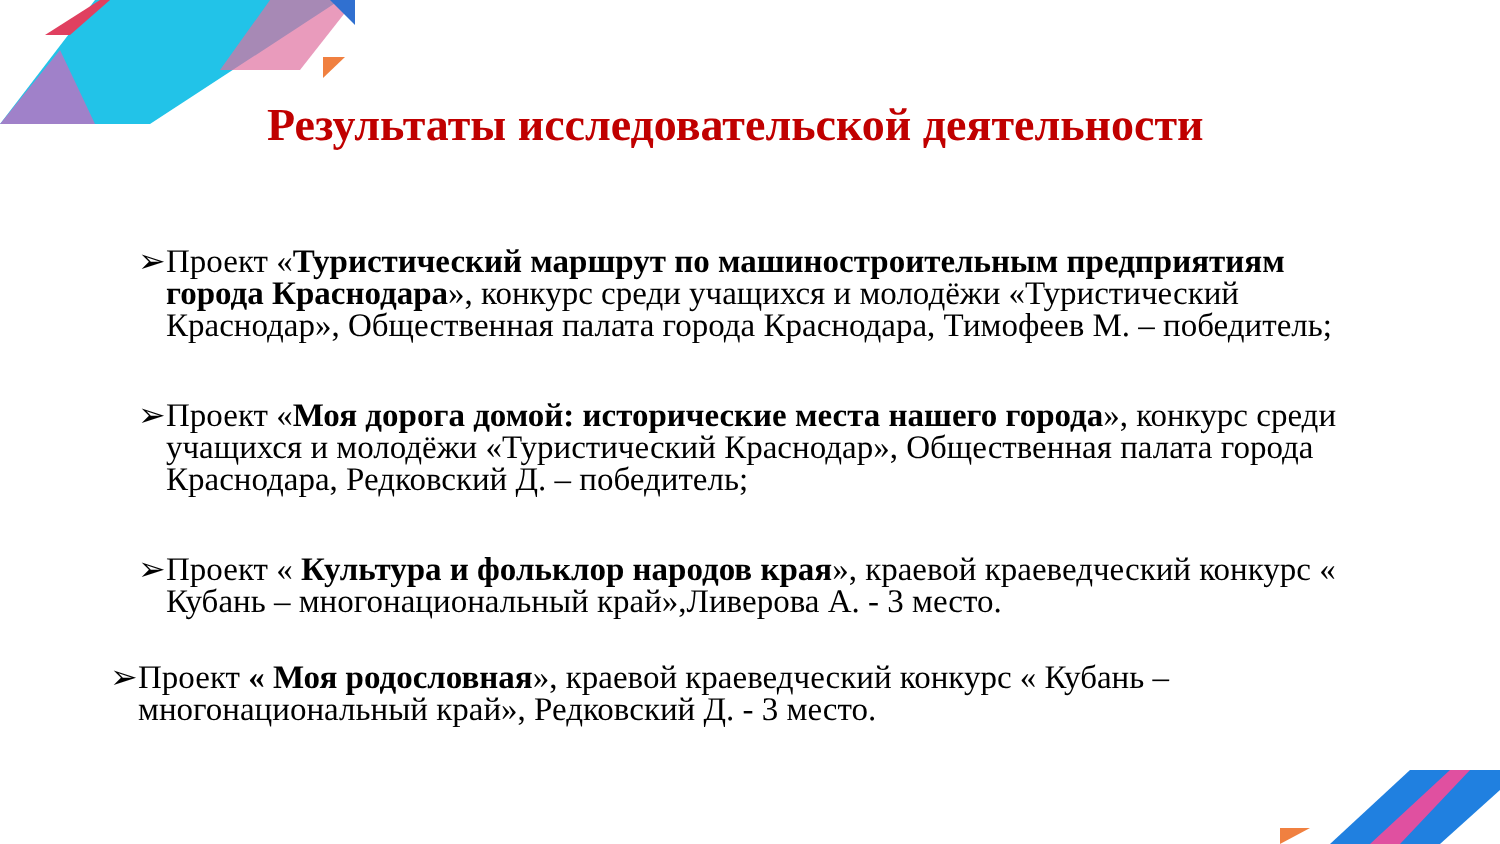Результаты исследовательской деятельности
➢Проект «Туристический маршрут по машиностроительным предприятиям города Краснодара», конкурс среди учащихся и молодёжи «Туристический Краснодар», Общественная палата города Краснодара, Тимофеев М. – победитель;
➢Проект «Моя дорога домой: исторические места нашего города», конкурс среди учащихся и молодёжи «Туристический Краснодар», Общественная палата города Краснодара, Редковский Д. – победитель;
➢Проект « Культура и фольклор народов края», краевой краеведческий конкурс « Кубань – многонациональный край»,Ливерова А. - 3 место.
➢Проект « Моя родословная», краевой краеведческий конкурс « Кубань – многонациональный край», Редковский Д. - 3 место.